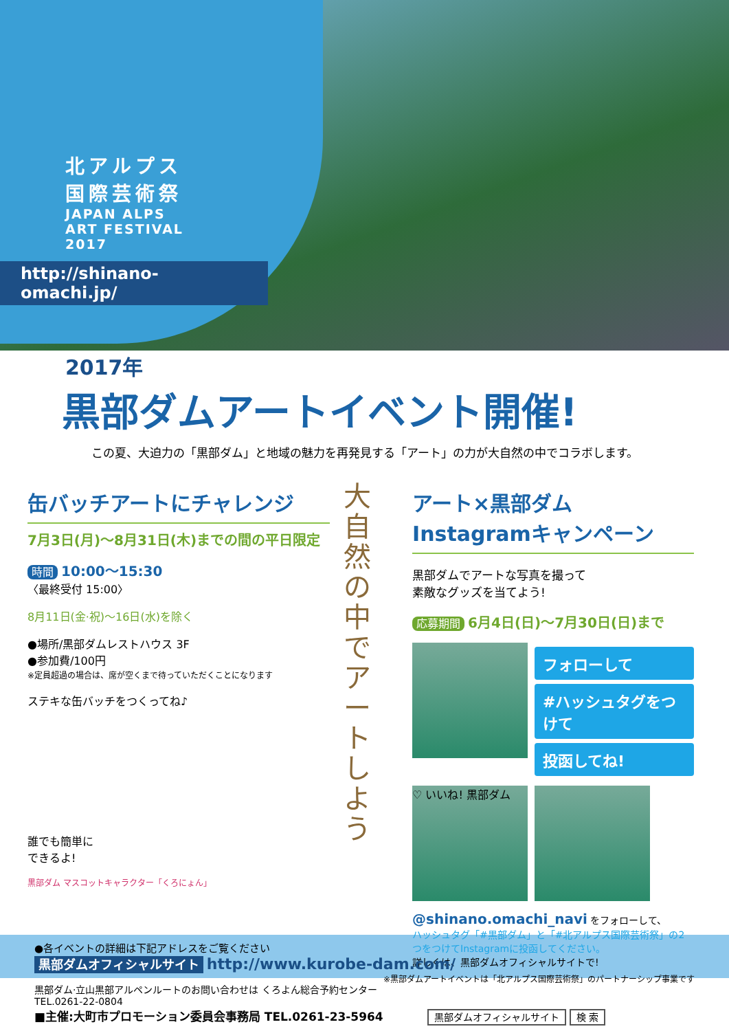北アルプス
国際芸術祭
JAPAN ALPS
ART FESTIVAL
2017
http://shinano-omachi.jp/
2017年
黒部ダムアートイベント開催!
この夏、大迫力の「黒部ダム」と地域の魅力を再発見する「アート」の力が大自然の中でコラボします。
缶バッチアートにチャレンジ
7月3日(月)〜8月31日(木)までの間の平日限定
時間 10:00〜15:30
〈最終受付 15:00〉
8月11日(金·祝)〜16日(水)を除く
●場所/黒部ダムレストハウス 3F
●参加費/100円
※定員超過の場合は、席が空くまで待っていただくことになります
ステキな缶バッチをつくってね♪
誰でも簡単に
できるよ!
黒部ダム マスコットキャラクター「くろにょん」
大
自
然
の
中
で
ア
ー
ト
し
よ
う
アート×黒部ダム
Instagramキャンペーン
黒部ダムでアートな写真を撮って
素敵なグッズを当てよう!
応募期間 6月4日(日)〜7月30日(日)まで
フォローして
#ハッシュタグをつけて
投函してね!
♡ いいね! 黒部ダム
@shinano.omachi_navi をフォローして、
ハッシュタグ「#黒部ダム」と「#北アルプス国際芸術祭」の2つをつけてInstagramに投函してください。
詳しくは、黒部ダムオフィシャルサイトで!
●各イベントの詳細は下記アドレスをご覧ください
黒部ダムオフィシャルサイト http://www.kurobe-dam.com/ ※黒部ダムアートイベントは「北アルプス国際芸術祭」のパートナーシップ事業です
黒部ダム·立山黒部アルペンルートのお問い合わせは くろよん総合予約センター TEL.0261-22-0804
■主催:大町市プロモーション委員会事務局 TEL.0261-23-5964 黒部ダムオフィシャルサイト 検 索